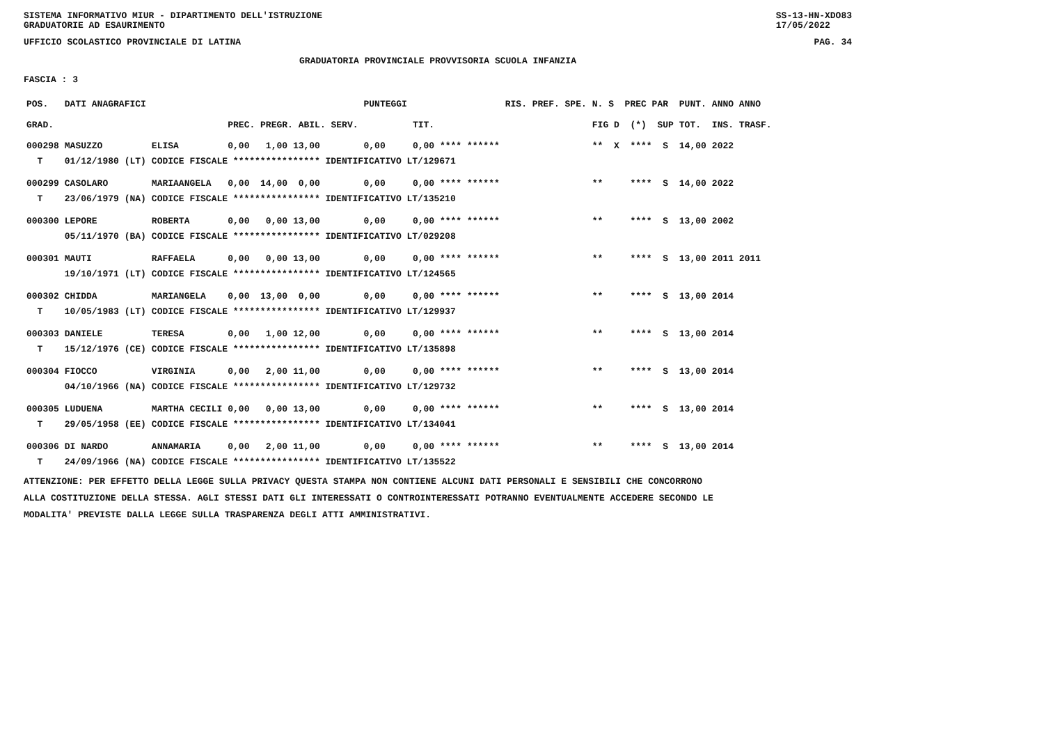SISTEMA INFORMATIVO MIUR - DIPARTIMENTO DELL'ISTRUZIONE
GRADUATORIE AD ESAURIMENTO SS-13-HN-XDO83
17/05/2022
UFFICIO SCOLASTICO PROVINCIALE DI LATINA PAG. 34
GRADUATORIA PROVINCIALE PROVVISORIA SCUOLA INFANZIA
FASCIA : 3
| POS. | DATI ANAGRAFICI | | | PUNTEGGI | | RIS. PREF. SPE. | N. S PREC PAR | PUNT. | ANNO ANNO |
| --- | --- | --- | --- | --- | --- | --- | --- | --- | --- |
| GRAD. | | | PREC. PREGR. ABIL. SERV. | | TIT. | | FIG D (*) SUP | TOT. | INS. TRASF. |
| 000298 | MASUZZO | ELISA | 0,00 1,00 13,00 | 0,00 | 0,00 **** ****** | | ** X **** S | 14,00 | 2022 |
| T | 01/12/1980 (LT) | CODICE FISCALE **************** IDENTIFICATIVO LT/129671 | | | | | | | |
| 000299 | CASOLARO | MARIAANGELA | 0,00 14,00 0,00 | 0,00 | 0,00 **** ****** | | ** **** S | 14,00 | 2022 |
| T | 23/06/1979 (NA) | CODICE FISCALE **************** IDENTIFICATIVO LT/135210 | | | | | | | |
| 000300 | LEPORE | ROBERTA | 0,00 0,00 13,00 | 0,00 | 0,00 **** ****** | | ** **** S | 13,00 | 2002 |
| | 05/11/1970 (BA) | CODICE FISCALE **************** IDENTIFICATIVO LT/029208 | | | | | | | |
| 000301 | MAUTI | RAFFAELA | 0,00 0,00 13,00 | 0,00 | 0,00 **** ****** | | ** **** S | 13,00 | 2011 2011 |
| | 19/10/1971 (LT) | CODICE FISCALE **************** IDENTIFICATIVO LT/124565 | | | | | | | |
| 000302 | CHIDDA | MARIANGELA | 0,00 13,00 0,00 | 0,00 | 0,00 **** ****** | | ** **** S | 13,00 | 2014 |
| T | 10/05/1983 (LT) | CODICE FISCALE **************** IDENTIFICATIVO LT/129937 | | | | | | | |
| 000303 | DANIELE | TERESA | 0,00 1,00 12,00 | 0,00 | 0,00 **** ****** | | ** **** S | 13,00 | 2014 |
| T | 15/12/1976 (CE) | CODICE FISCALE **************** IDENTIFICATIVO LT/135898 | | | | | | | |
| 000304 | FIOCCO | VIRGINIA | 0,00 2,00 11,00 | 0,00 | 0,00 **** ****** | | ** **** S | 13,00 | 2014 |
| | 04/10/1966 (NA) | CODICE FISCALE **************** IDENTIFICATIVO LT/129732 | | | | | | | |
| 000305 | LUDUENA | MARTHA CECILI | 0,00 0,00 13,00 | 0,00 | 0,00 **** ****** | | ** **** S | 13,00 | 2014 |
| T | 29/05/1958 (EE) | CODICE FISCALE **************** IDENTIFICATIVO LT/134041 | | | | | | | |
| 000306 | DI NARDO | ANNAMARIA | 0,00 2,00 11,00 | 0,00 | 0,00 **** ****** | | ** **** S | 13,00 | 2014 |
| T | 24/09/1966 (NA) | CODICE FISCALE **************** IDENTIFICATIVO LT/135522 | | | | | | | |
ATTENZIONE: PER EFFETTO DELLA LEGGE SULLA PRIVACY QUESTA STAMPA NON CONTIENE ALCUNI DATI PERSONALI E SENSIBILI CHE CONCORRONO
ALLA COSTITUZIONE DELLA STESSA. AGLI STESSI DATI GLI INTERESSATI O CONTROINTERESSATI POTRANNO EVENTUALMENTE ACCEDERE SECONDO LE
MODALITA' PREVISTE DALLA LEGGE SULLA TRASPARENZA DEGLI ATTI AMMINISTRATIVI.